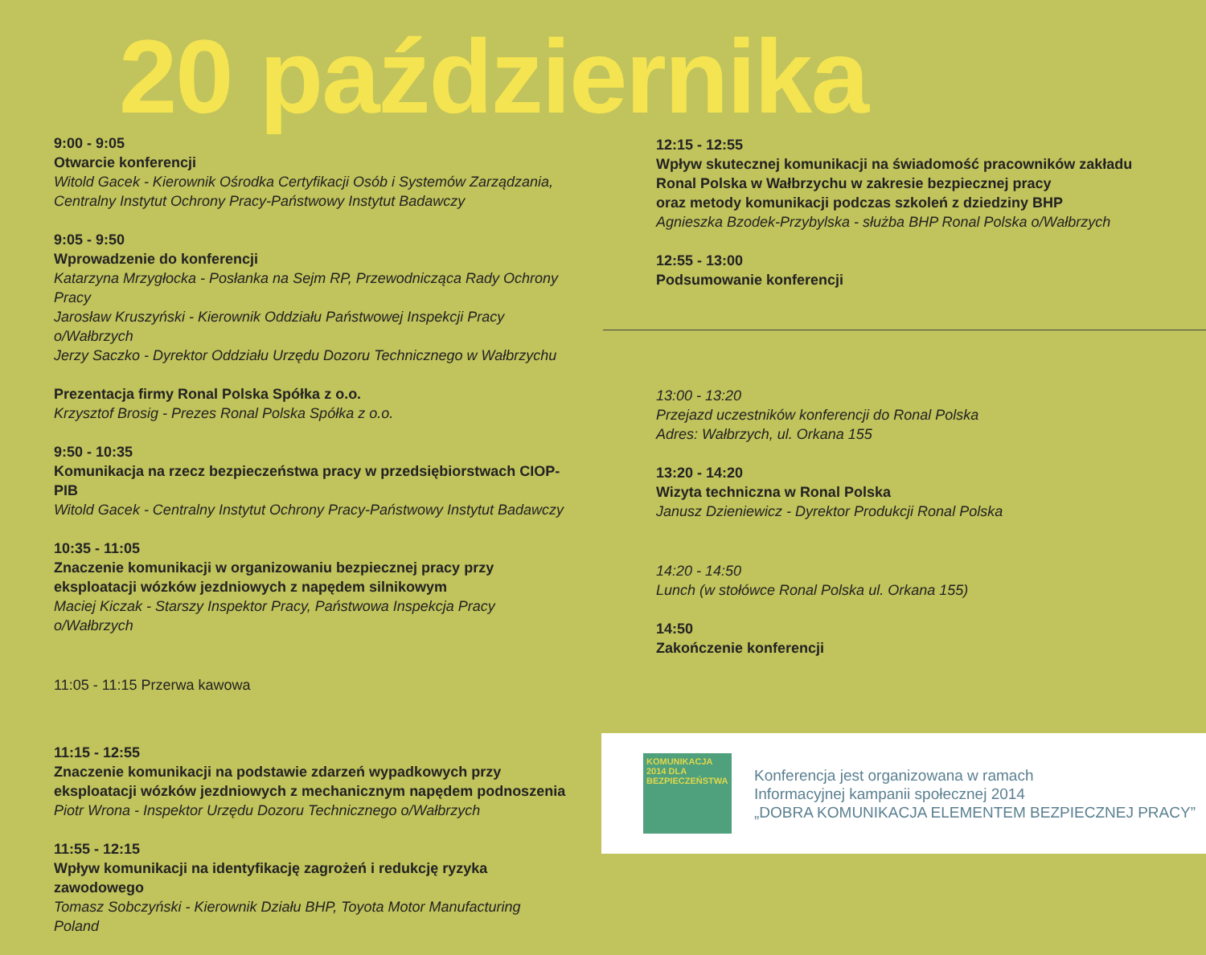20 października
9:00 - 9:05
Otwarcie konferencji
Witold Gacek - Kierownik Ośrodka Certyfikacji Osób i Systemów Zarządzania,
Centralny Instytut Ochrony Pracy-Państwowy Instytut Badawczy
9:05 - 9:50
Wprowadzenie do konferencji
Katarzyna Mrzygłocka - Posłanka na Sejm RP, Przewodnicząca Rady Ochrony Pracy
Jarosław Kruszyński - Kierownik Oddziału Państwowej Inspekcji Pracy o/Wałbrzych
Jerzy Saczko - Dyrektor Oddziału Urzędu Dozoru Technicznego w Wałbrzychu
Prezentacja firmy Ronal Polska Spółka z o.o.
Krzysztof Brosig - Prezes Ronal Polska Spółka z o.o.
9:50 - 10:35
Komunikacja na rzecz bezpieczeństwa pracy w przedsiębiorstwach CIOP-PIB
Witold Gacek - Centralny Instytut Ochrony Pracy-Państwowy Instytut Badawczy
10:35 - 11:05
Znaczenie komunikacji w organizowaniu bezpiecznej pracy przy eksploatacji wózków jezdniowych z napędem silnikowym
Maciej Kiczak - Starszy Inspektor Pracy, Państwowa Inspekcja Pracy o/Wałbrzych
11:05 - 11:15 Przerwa kawowa
11:15 - 12:55
Znaczenie komunikacji na podstawie zdarzeń wypadkowych przy eksploatacji wózków jezdniowych z mechanicznym napędem podnoszenia
Piotr Wrona - Inspektor Urzędu Dozoru Technicznego o/Wałbrzych
11:55 - 12:15
Wpływ komunikacji na identyfikację zagrożeń i redukcję ryzyka zawodowego
Tomasz Sobczyński - Kierownik Działu BHP, Toyota Motor Manufacturing Poland
12:15 - 12:55
Wpływ skutecznej komunikacji na świadomość pracowników zakładu Ronal Polska w Wałbrzychu w zakresie bezpiecznej pracy
oraz metody komunikacji podczas szkoleń z dziedziny BHP
Agnieszka Bzodek-Przybylska - służba BHP Ronal Polska o/Wałbrzych
12:55 - 13:00
Podsumowanie konferencji
13:00 - 13:20
Przejazd uczestników konferencji do Ronal Polska
Adres: Wałbrzych, ul. Orkana 155
13:20 - 14:20
Wizyta techniczna w Ronal Polska
Janusz Dzieniewicz - Dyrektor Produkcji Ronal Polska
14:20 - 14:50
Lunch (w stołówce Ronal Polska ul. Orkana 155)
14:50
Zakończenie konferencji
KOMUNIKACJA 2014 DLA BEZPIECZEŃSTWA
Konferencja jest organizowana w ramach
Informacyjnej kampanii społecznej 2014
„DOBRA KOMUNIKACJA ELEMENTEM BEZPIECZNEJ PRACY”